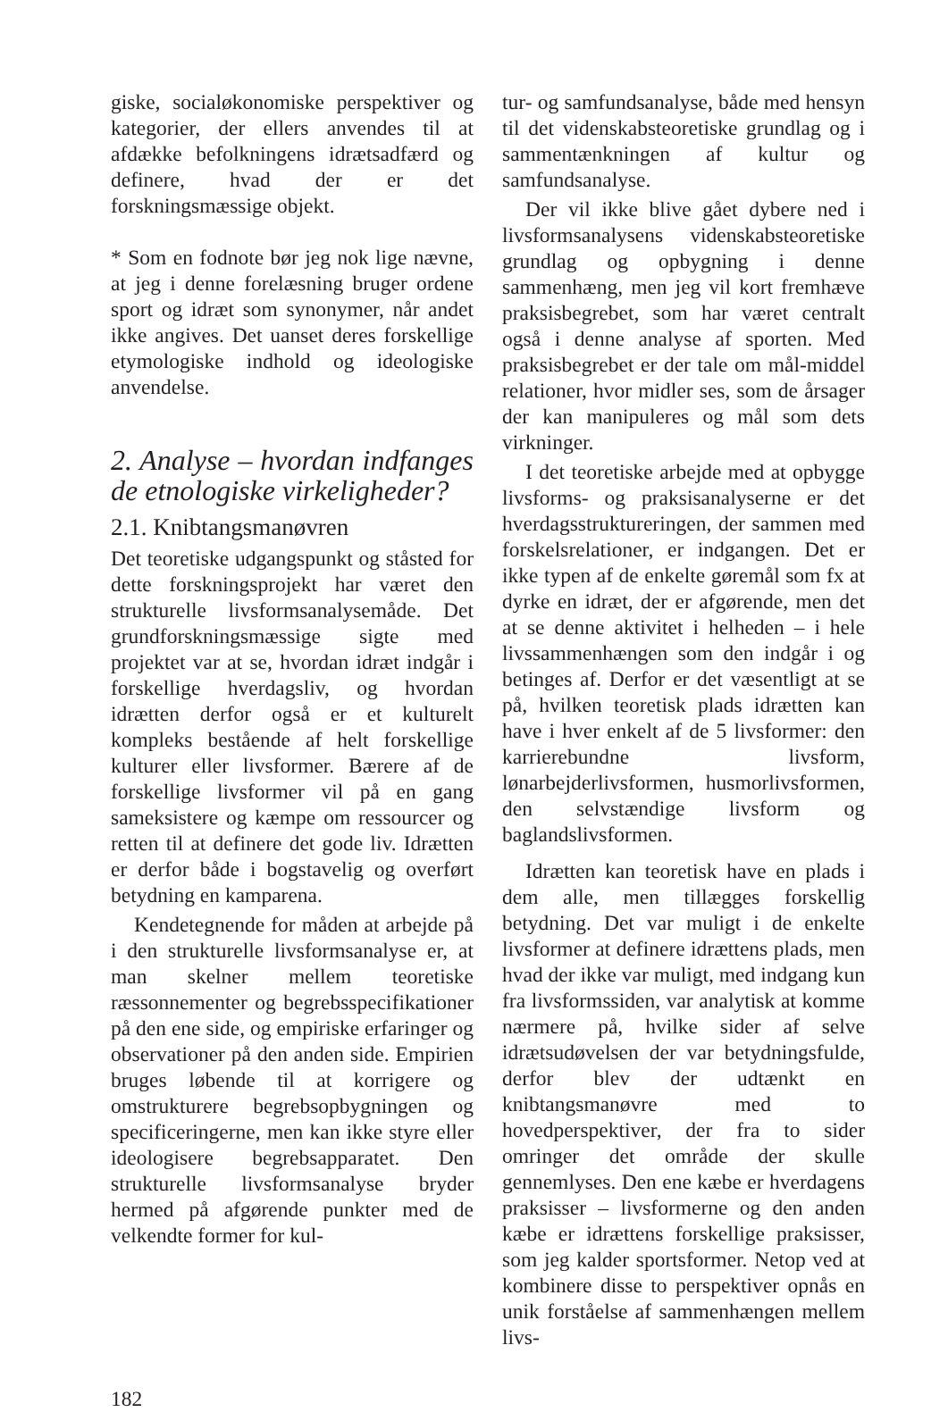giske, socialøkonomiske perspektiver og kategorier, der ellers anvendes til at afdække befolkningens idrætsadfærd og definere, hvad der er det forskningsmæssige objekt.
* Som en fodnote bør jeg nok lige nævne, at jeg i denne forelæsning bruger ordene sport og idræt som synonymer, når andet ikke angives. Det uanset deres forskellige etymologiske indhold og ideologiske anvendelse.
2. Analyse – hvordan indfanges de etnologiske virkeligheder?
2.1. Knibtangsmanøvren
Det teoretiske udgangspunkt og ståsted for dette forskningsprojekt har været den strukturelle livsformsanalysemåde. Det grundforskningsmæssige sigte med projektet var at se, hvordan idræt indgår i forskellige hverdagsliv, og hvordan idrætten derfor også er et kulturelt kompleks bestående af helt forskellige kulturer eller livsformer. Bærere af de forskellige livsformer vil på en gang sameksistere og kæmpe om ressourcer og retten til at definere det gode liv. Idrætten er derfor både i bogstavelig og overført betydning en kamparena.
Kendetegnende for måden at arbejde på i den strukturelle livsformsanalyse er, at man skelner mellem teoretiske ræssonnementer og begrebsspecifikationer på den ene side, og empiriske erfaringer og observationer på den anden side. Empirien bruges løbende til at korrigere og omstrukturere begrebsopbygningen og specificeringerne, men kan ikke styre eller ideologisere begrebsapparatet. Den strukturelle livsformsanalyse bryder hermed på afgørende punkter med de velkendte former for kul-
tur- og samfundsanalyse, både med hensyn til det videnskabsteoretiske grundlag og i sammentænkningen af kultur og samfundsanalyse.
Der vil ikke blive gået dybere ned i livsformsanalysens videnskabsteoretiske grundlag og opbygning i denne sammenhæng, men jeg vil kort fremhæve praksisbegrebet, som har været centralt også i denne analyse af sporten. Med praksisbegrebet er der tale om mål-middel relationer, hvor midler ses, som de årsager der kan manipuleres og mål som dets virkninger.
I det teoretiske arbejde med at opbygge livsforms- og praksisanalyserne er det hverdagsstruktureringen, der sammen med forskelsrelationer, er indgangen. Det er ikke typen af de enkelte gøremål som fx at dyrke en idræt, der er afgørende, men det at se denne aktivitet i helheden – i hele livssammenhængen som den indgår i og betinges af. Derfor er det væsentligt at se på, hvilken teoretisk plads idrætten kan have i hver enkelt af de 5 livsformer: den karrierebundne livsform, lønarbejderlivsformen, husmorlivsformen, den selvstændige livsform og baglandslivsformen.
Idrætten kan teoretisk have en plads i dem alle, men tillægges forskellig betydning. Det var muligt i de enkelte livsformer at definere idrættens plads, men hvad der ikke var muligt, med indgang kun fra livsformssiden, var analytisk at komme nærmere på, hvilke sider af selve idrætsudøvelsen der var betydningsfulde, derfor blev der udtænkt en knibtangsmanøvre med to hovedperspektiver, der fra to sider omringer det område der skulle gennemlyses. Den ene kæbe er hverdagens praksisser – livsformerne og den anden kæbe er idrættens forskellige praksisser, som jeg kalder sportsformer. Netop ved at kombinere disse to perspektiver opnås en unik forståelse af sammenhængen mellem livs-
182